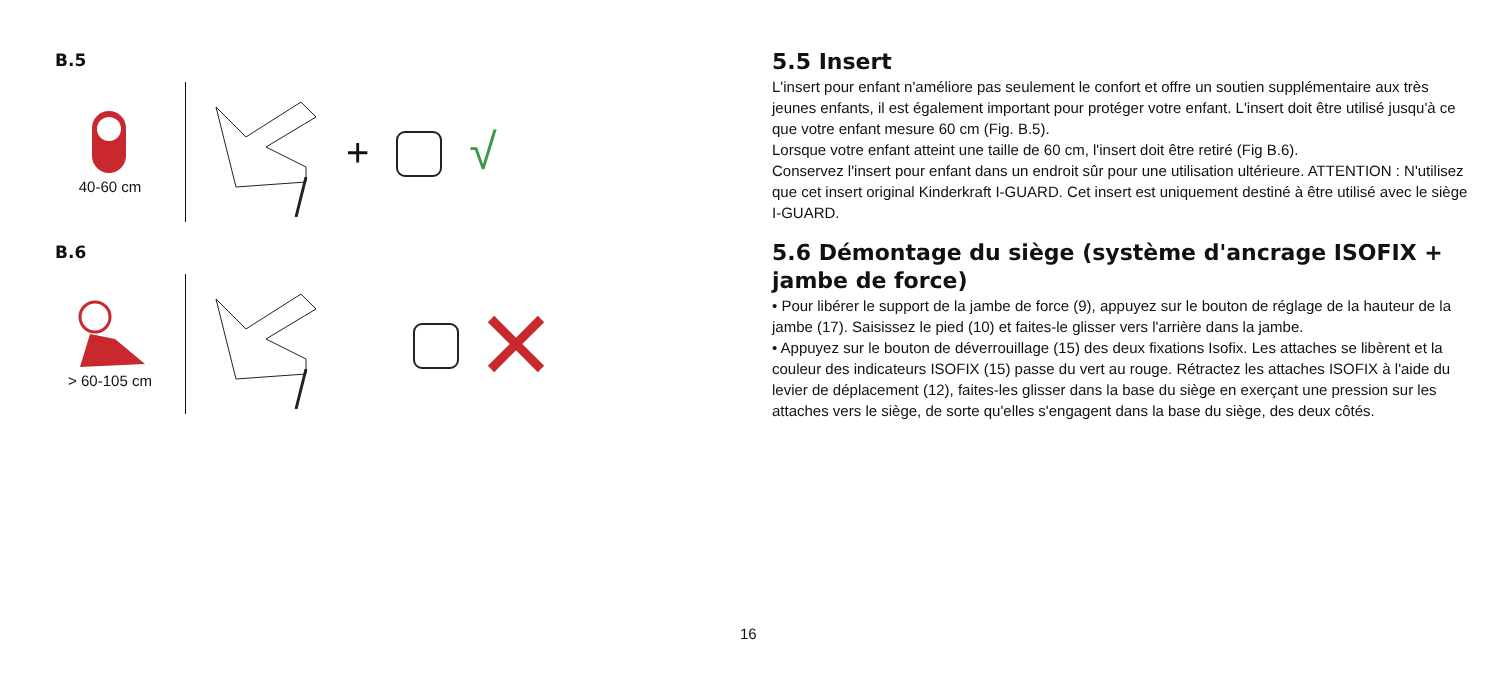B.5
40-60 cm
+ √
B.6
> 60-105 cm
5.5 Insert
L'insert pour enfant n'améliore pas seulement le confort et offre un soutien supplémentaire aux très jeunes enfants, il est également important pour protéger votre enfant. L'insert doit être utilisé jusqu'à ce que votre enfant mesure 60 cm (Fig. B.5).
Lorsque votre enfant atteint une taille de 60 cm, l'insert doit être retiré (Fig B.6).
Conservez l'insert pour enfant dans un endroit sûr pour une utilisation ultérieure. ATTENTION : N'utilisez que cet insert original Kinderkraft I-GUARD. Cet insert est uniquement destiné à être utilisé avec le siège I-GUARD.
5.6 Démontage du siège (système d'ancrage ISOFIX + jambe de force)
• Pour libérer le support de la jambe de force (9), appuyez sur le bouton de réglage de la hauteur de la jambe (17). Saisissez le pied (10) et faites-le glisser vers l'arrière dans la jambe.
• Appuyez sur le bouton de déverrouillage (15) des deux fixations Isofix. Les attaches se libèrent et la couleur des indicateurs ISOFIX (15) passe du vert au rouge. Rétractez les attaches ISOFIX à l'aide du levier de déplacement (12), faites-les glisser dans la base du siège en exerçant une pression sur les attaches vers le siège, de sorte qu'elles s'engagent dans la base du siège, des deux côtés.
16